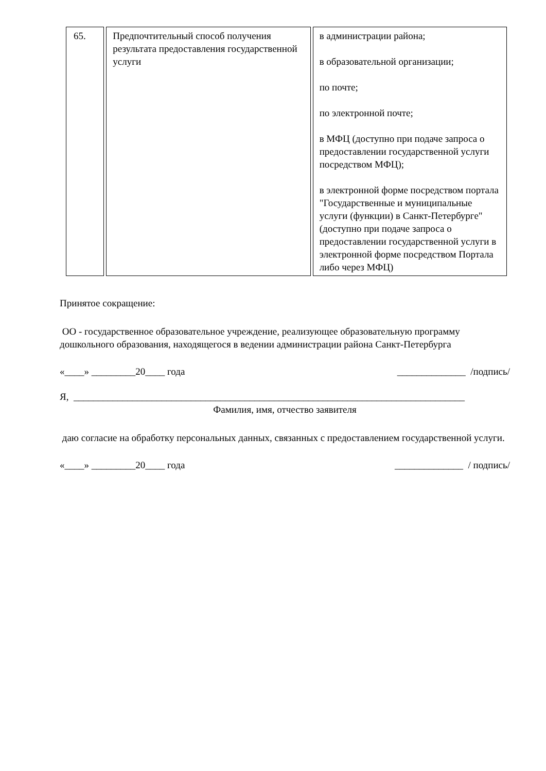| 65. | Предпочтительный способ получения результата предоставления государственной услуги | в администрации района; в образовательной организации; по почте; по электронной почте; в МФЦ (доступно при подаче запроса о предоставлении государственной услуги посредством МФЦ); в электронной форме посредством портала "Государственные и муниципальные услуги (функции) в Санкт-Петербурге" (доступно при подаче запроса о предоставлении государственной услуги в электронной форме посредством Портала либо через МФЦ) |
Принятое сокращение:
ОО - государственное образовательное учреждение, реализующее образовательную программу дошкольного образования, находящегося в ведении администрации района Санкт-Петербурга
«____» _________20____ года ______________ /подпись/
Я, ________________________________________________________________________________
Фамилия, имя, отчество заявителя
даю согласие на обработку персональных данных, связанных с предоставлением государственной услуги.
«____» _________20____ года ______________ / подпись/